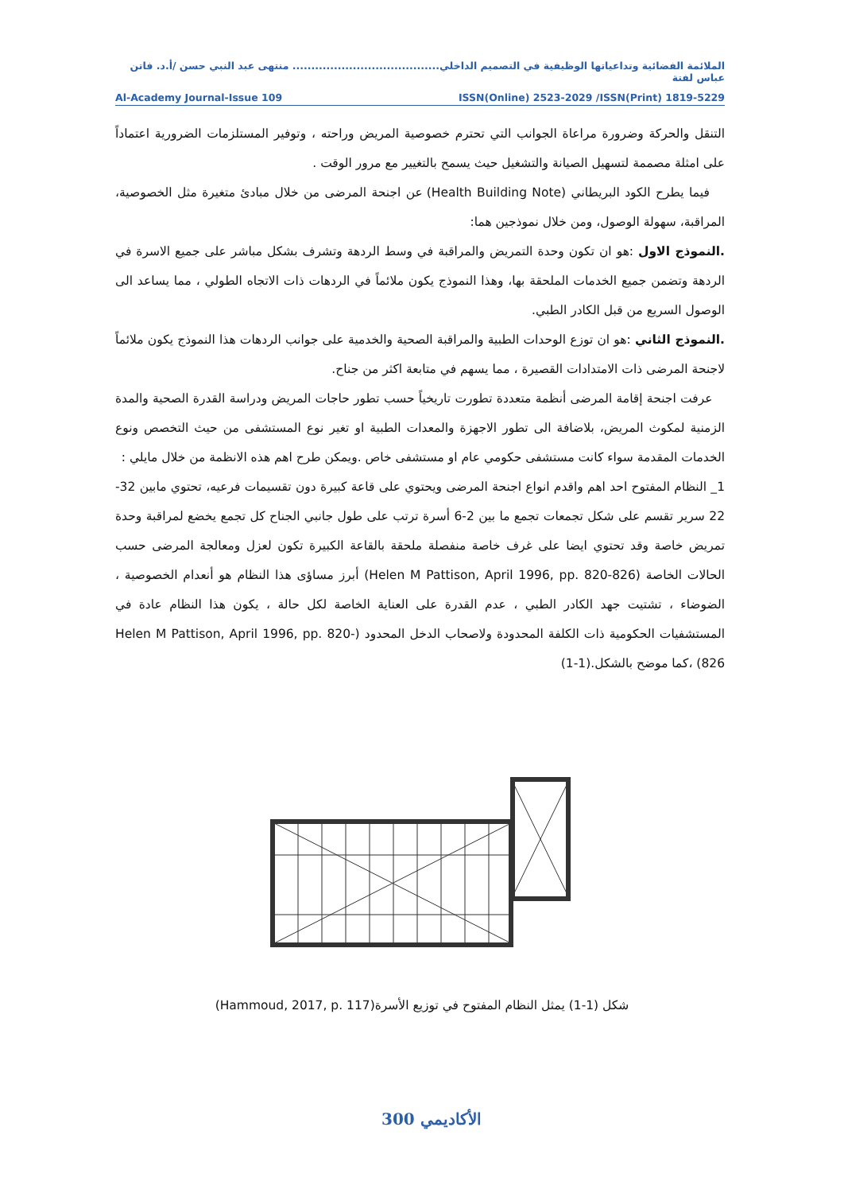الملائمة الفضائية وتداعياتها الوظيفية في التصميم الداخلي....................................... منتهى عبد النبي حسن /أ.د. فاتن عباس لفتة
Al-Academy Journal-Issue 109 ISSN(Online) 2523-2029 /ISSN(Print) 1819-5229
التنقل والحركة وضرورة مراعاة الجوانب التي تحترم خصوصية المريض وراحته ، وتوفير المستلزمات الضرورية اعتماداً على امثلة مصممة لتسهيل الصيانة والتشغيل حيث يسمح بالتغيير مع مرور الوقت .
فيما يطرح الكود البريطاني (Health Building Note) عن اجنحة المرضى من خلال مبادئ متغيرة مثل الخصوصية، المراقبة، سهولة الوصول، ومن خلال نموذجين هما:
.النموذج الاول :هو ان تكون وحدة التمريض والمراقبة في وسط الردهة وتشرف بشكل مباشر على جميع الاسرة في الردهة وتضمن جميع الخدمات الملحقة بها، وهذا النموذج يكون ملائماً في الردهات ذات الاتجاه الطولي ، مما يساعد الى الوصول السريع من قبل الكادر الطبي.
.النموذج الثاني :هو ان توزع الوحدات الطبية والمراقبة الصحية والخدمية على جوانب الردهات هذا النموذج يكون ملائماً لاجنحة المرضى ذات الامتدادات القصيرة ، مما يسهم في متابعة اكثر من جناح.
عرفت اجنحة إقامة المرضى أنظمة متعددة تطورت تاريخياً حسب تطور حاجات المريض ودراسة القدرة الصحية والمدة الزمنية لمكوث المريض، بلاضافة الى تطور الاجهزة والمعدات الطبية او تغير نوع المستشفى من حيث التخصص ونوع الخدمات المقدمة سواء كانت مستشفى حكومي عام او مستشفى خاص .ويمكن طرح اهم هذه الانظمة من خلال مايلي :
1_ النظام المفتوح احد اهم واقدم انواع اجنحة المرضى ويحتوي على قاعة كبيرة دون تقسيمات فرعيه، تحتوي مابين 32-22 سرير تقسم على شكل تجمعات تجمع ما بين 2-6 أسرة ترتب على طول جانبي الجناح كل تجمع يخضع لمراقبة وحدة تمريض خاصة وقد تحتوي ايضا على غرف خاصة منفصلة ملحقة بالقاعة الكبيرة تكون لعزل ومعالجة المرضى حسب الحالات الخاصة (Helen M Pattison, April 1996, pp. 820-826) أبرز مساؤى هذا النظام هو أنعدام الخصوصية ، الضوضاء ، تشتيت جهد الكادر الطبي ، عدم القدرة على العناية الخاصة لكل حالة ، يكون هذا النظام عادة في المستشفيات الحكومية ذات الكلفة المحدودة ولاصحاب الدخل المحدود (Helen M Pattison, April 1996, pp. 820-826) ،كما موضح بالشكل.(1-1)
شكل (1-1) يمثل النظام المفتوح في توزيع الأسرة(Hammoud, 2017, p. 117)
الأكاديمي 300